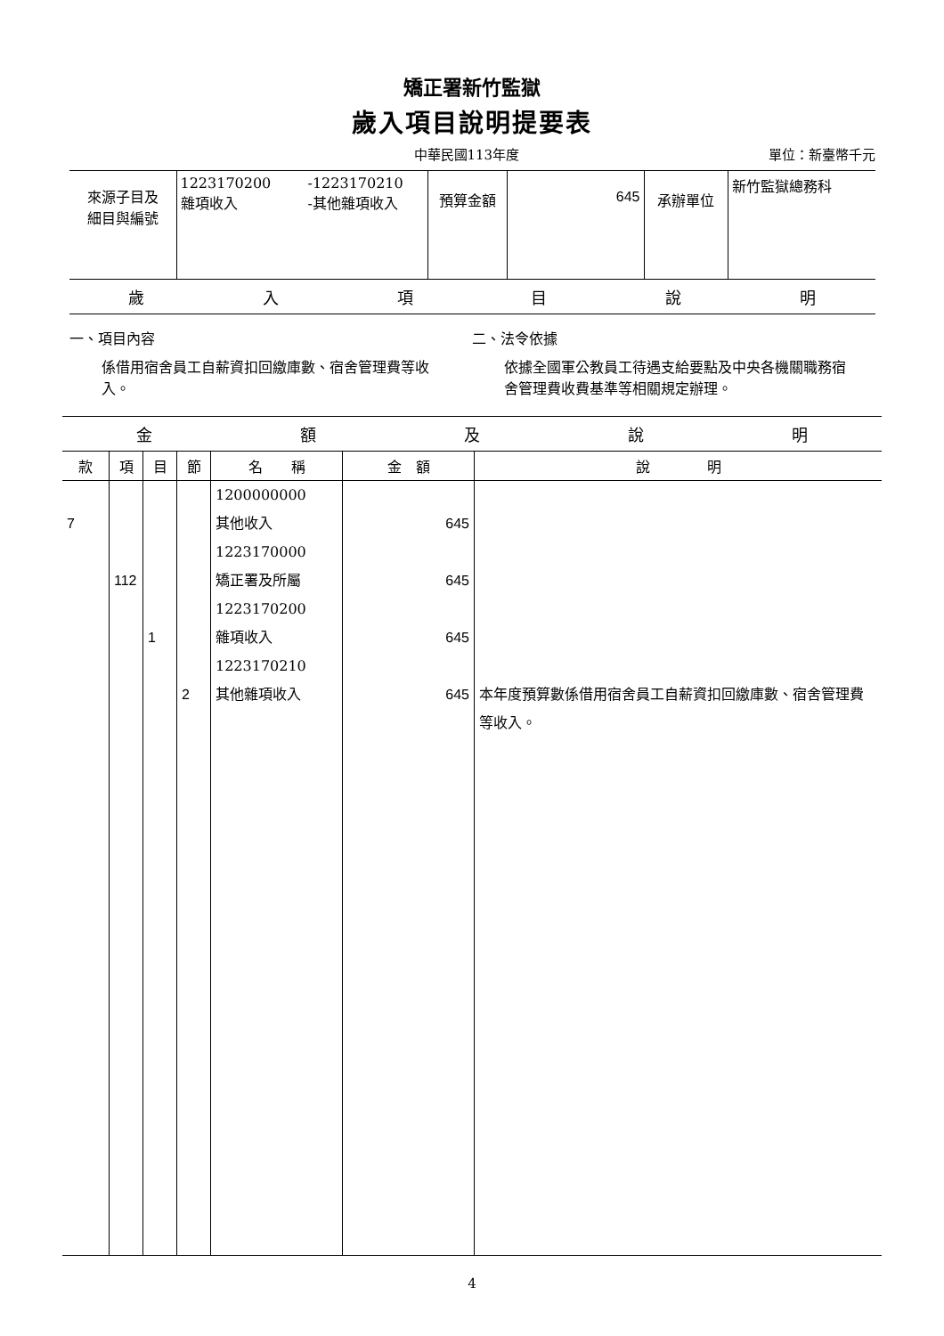矯正署新竹監獄
歲入項目說明提要表
中華民國113年度 單位：新臺幣千元
| 來源子目及 細目與編號 | 1223170200 雜項收入 | -1223170210 -其他雜項收入 | 預算金額 | 645 | 承辦單位 | 新竹監獄總務科 |
歲入項目說明
一、項目內容
係借用宿舍員工自薪資扣回繳庫數、宿舍管理費等收入。
二、法令依據
依據全國軍公教員工待遇支給要點及中央各機關職務宿舍管理費收費基準等相關規定辦理。
金額及說明
| 款 | 項 | 目 | 節 | 名 稱 | 金 額 | 說 明 |
| --- | --- | --- | --- | --- | --- | --- |
| 7 | 112 | 1 | 2 | 1200000000 其他收入 1223170000 矯正署及所屬 1223170200 雜項收入 1223170210 其他雜項收入 | 645 645 645 645 | 本年度預算數係借用宿舍員工自薪資扣回繳庫數、宿舍管理費等收入。 |
4